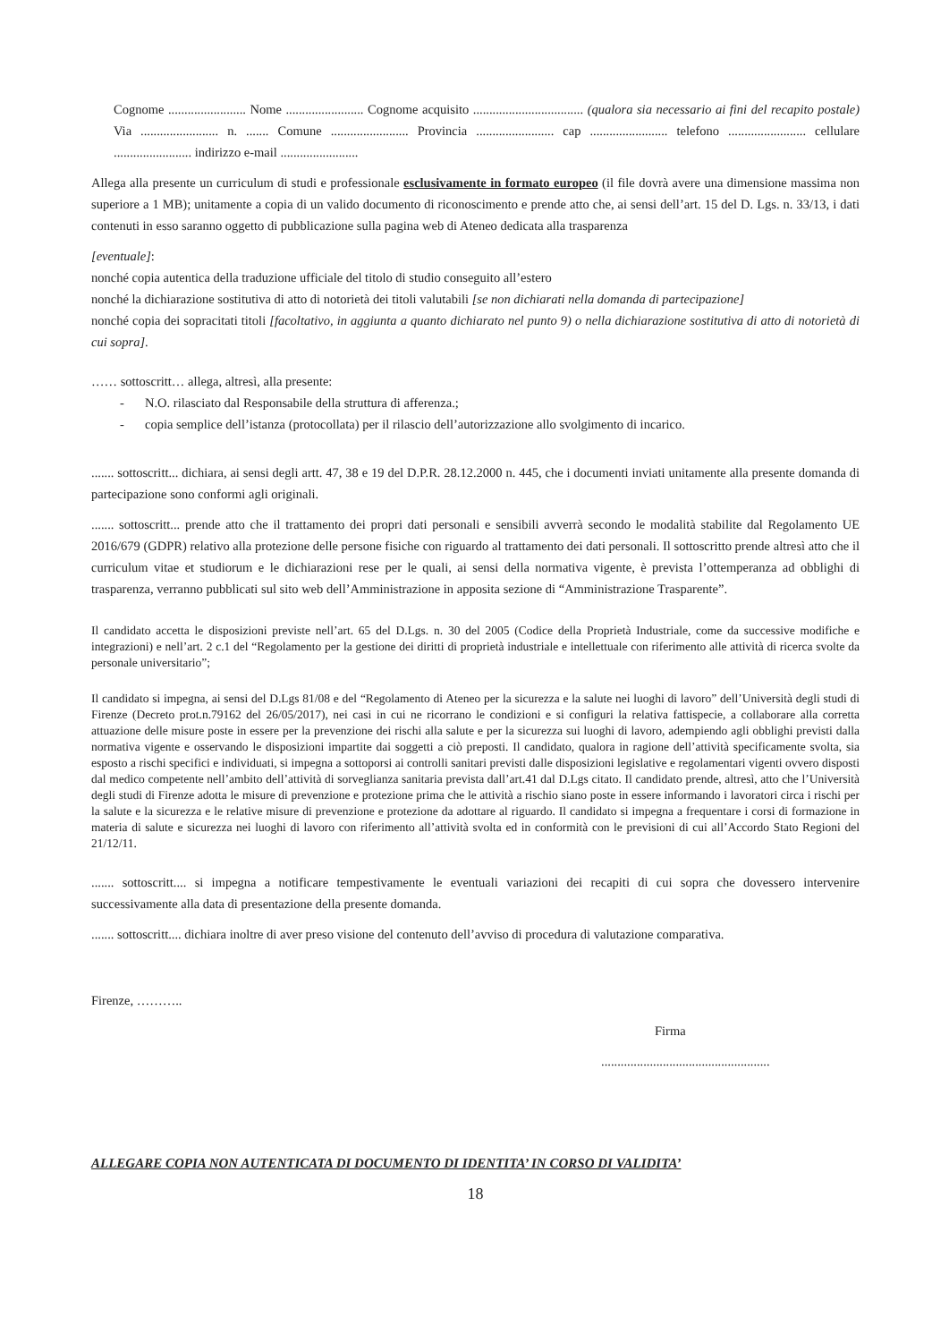Cognome ........................ Nome ........................ Cognome acquisito .................................. (qualora sia necessario ai fini del recapito postale) Via ........................ n. ....... Comune ........................ Provincia ........................ cap ........................ telefono ........................ cellulare ........................ indirizzo e-mail ........................
Allega alla presente un curriculum di studi e professionale esclusivamente in formato europeo (il file dovrà avere una dimensione massima non superiore a 1 MB); unitamente a copia di un valido documento di riconoscimento e prende atto che, ai sensi dell’art. 15 del D. Lgs. n. 33/13, i dati contenuti in esso saranno oggetto di pubblicazione sulla pagina web di Ateneo dedicata alla trasparenza
[eventuale]:
nonché copia autentica della traduzione ufficiale del titolo di studio conseguito all’estero
nonché la dichiarazione sostitutiva di atto di notorietà dei titoli valutabili [se non dichiarati nella domanda di partecipazione]
nonché copia dei sopracitati titoli [facoltativo, in aggiunta a quanto dichiarato nel punto 9) o nella dichiarazione sostitutiva di atto di notorietà di cui sopra].
…… sottoscritt… allega, altresì, alla presente:
- N.O. rilasciato dal Responsabile della struttura di afferenza.;
- copia semplice dell’istanza (protocollata) per il rilascio dell’autorizzazione allo svolgimento di incarico.
....... sottoscritt... dichiara, ai sensi degli artt. 47, 38 e 19 del D.P.R. 28.12.2000 n. 445, che i documenti inviati unitamente alla presente domanda di partecipazione sono conformi agli originali.
....... sottoscritt... prende atto che il trattamento dei propri dati personali e sensibili avverrà secondo le modalità stabilite dal Regolamento UE 2016/679 (GDPR) relativo alla protezione delle persone fisiche con riguardo al trattamento dei dati personali. Il sottoscritto prende altresì atto che il curriculum vitae et studiorum e le dichiarazioni rese per le quali, ai sensi della normativa vigente, è prevista l’ottemperanza ad obblighi di trasparenza, verranno pubblicati sul sito web dell’Amministrazione in apposita sezione di “Amministrazione Trasparente”.
Il candidato accetta le disposizioni previste nell’art. 65 del D.Lgs. n. 30 del 2005 (Codice della Proprietà Industriale, come da successive modifiche e integrazioni) e nell’art. 2 c.1 del “Regolamento per la gestione dei diritti di proprietà industriale e intellettuale con riferimento alle attività di ricerca svolte da personale universitario”;
Il candidato si impegna, ai sensi del D.Lgs 81/08 e del “Regolamento di Ateneo per la sicurezza e la salute nei luoghi di lavoro” dell’Università degli studi di Firenze (Decreto prot.n.79162 del 26/05/2017), nei casi in cui ne ricorrano le condizioni e si configuri la relativa fattispecie, a collaborare alla corretta attuazione delle misure poste in essere per la prevenzione dei rischi alla salute e per la sicurezza sui luoghi di lavoro, adempiendo agli obblighi previsti dalla normativa vigente e osservando le disposizioni impartite dai soggetti a ciò preposti. Il candidato, qualora in ragione dell’attività specificamente svolta, sia esposto a rischi specifici e individuati, si impegna a sottoporsi ai controlli sanitari previsti dalle disposizioni legislative e regolamentari vigenti ovvero disposti dal medico competente nell’ambito dell’attività di sorveglianza sanitaria prevista dall’art.41 dal D.Lgs citato. Il candidato prende, altresì, atto che l’Università degli studi di Firenze adotta le misure di prevenzione e protezione prima che le attività a rischio siano poste in essere informando i lavoratori circa i rischi per la salute e la sicurezza e le relative misure di prevenzione e protezione da adottare al riguardo. Il candidato si impegna a frequentare i corsi di formazione in materia di salute e sicurezza nei luoghi di lavoro con riferimento all’attività svolta ed in conformità con le previsioni di cui all’Accordo Stato Regioni del 21/12/11.
....... sottoscritt.... si impegna a notificare tempestivamente le eventuali variazioni dei recapiti di cui sopra che dovessero intervenire successivamente alla data di presentazione della presente domanda.
....... sottoscritt.... dichiara inoltre di aver preso visione del contenuto dell’avviso di procedura di valutazione comparativa.
Firenze, ………..
Firma
....................................................
ALLEGARE COPIA NON AUTENTICATA DI DOCUMENTO DI IDENTITA’ IN CORSO DI VALIDITA’
18